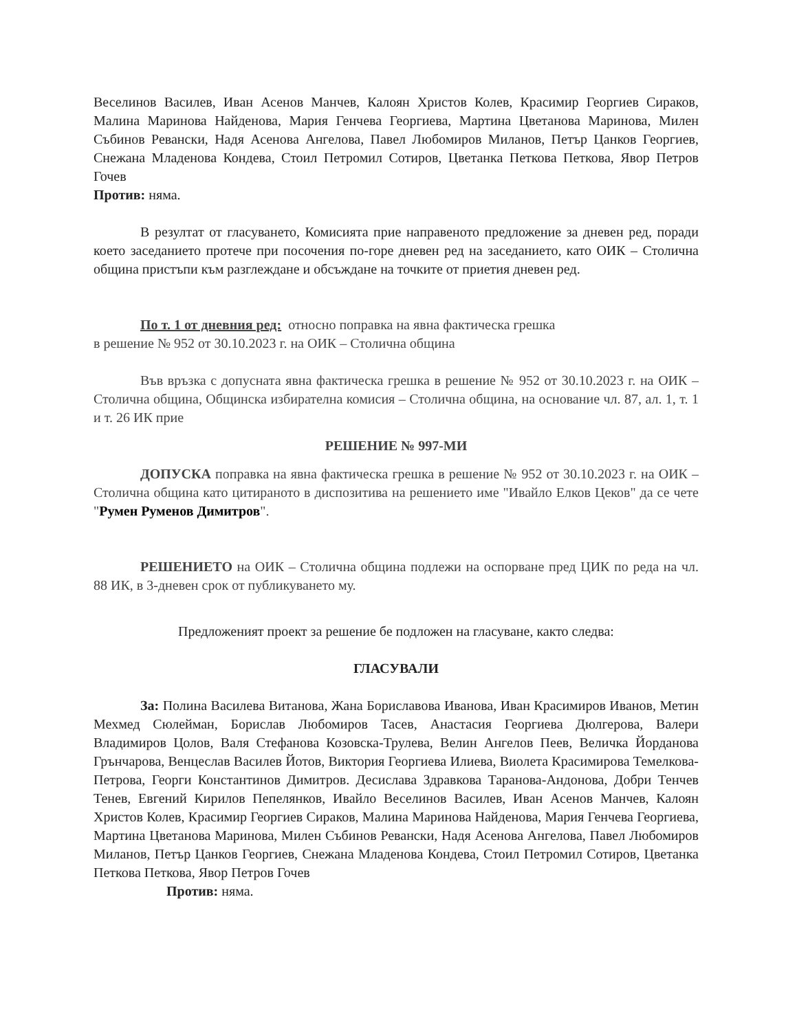Веселинов Василев, Иван Асенов Манчев, Калоян Христов Колев, Красимир Георгиев Сираков, Малина Маринова Найденова, Мария Генчева Георгиева, Мартина Цветанова Маринова, Милен Събинов Ревански, Надя Асенова Ангелова, Павел Любомиров Миланов, Петър Цанков Георгиев, Снежана Младенова Кондева, Стоил Петромил Сотиров, Цветанка Петкова Петкова, Явор Петров Гочев
Против: няма.
В резултат от гласуването, Комисията прие направеното предложение за дневен ред, поради което заседанието протече при посочения по-горе дневен ред на заседанието, като ОИК – Столична община пристъпи към разглеждане и обсъждане на точките от приетия дневен ред.
По т. 1 от дневния ред: относно поправка на явна фактическа грешка
в решение № 952 от 30.10.2023 г. на ОИК – Столична община
Във връзка с допусната явна фактическа грешка в решение № 952 от 30.10.2023 г. на ОИК – Столична община, Общинска избирателна комисия – Столична община, на основание чл. 87, ал. 1, т. 1 и т. 26 ИК прие
РЕШЕНИЕ № 997-МИ
ДОПУСКА поправка на явна фактическа грешка в решение № 952 от 30.10.2023 г. на ОИК – Столична община като цитираното в диспозитива на решението име "Ивайло Елков Цеков" да се чете "Румен Руменов Димитров".
РЕШЕНИЕТО на ОИК – Столична община подлежи на оспорване пред ЦИК по реда на чл. 88 ИК, в 3-дневен срок от публикуването му.
Предложеният проект за решение бе подложен на гласуване, както следва:
ГЛАСУВАЛИ
За: Полина Василева Витанова, Жана Бориславова Иванова, Иван Красимиров Иванов, Метин Мехмед Сюлейман, Борислав Любомиров Тасев, Анастасия Георгиева Дюлгерова, Валери Владимиров Цолов, Валя Стефанова Козовска-Трулева, Велин Ангелов Пеев, Величка Йорданова Грънчарова, Венцеслав Василев Йотов, Виктория Георгиева Илиева, Виолета Красимирова Темелкова-Петрова, Георги Константинов Димитров. Десислава Здравкова Таранова-Андонова, Добри Тенчев Тенев, Евгений Кирилов Пепелянков, Ивайло Веселинов Василев, Иван Асенов Манчев, Калоян Христов Колев, Красимир Георгиев Сираков, Малина Маринова Найденова, Мария Генчева Георгиева, Мартина Цветанова Маринова, Милен Събинов Ревански, Надя Асенова Ангелова, Павел Любомиров Миланов, Петър Цанков Георгиев, Снежана Младенова Кондева, Стоил Петромил Сотиров, Цветанка Петкова Петкова, Явор Петров Гочев
Против: няма.